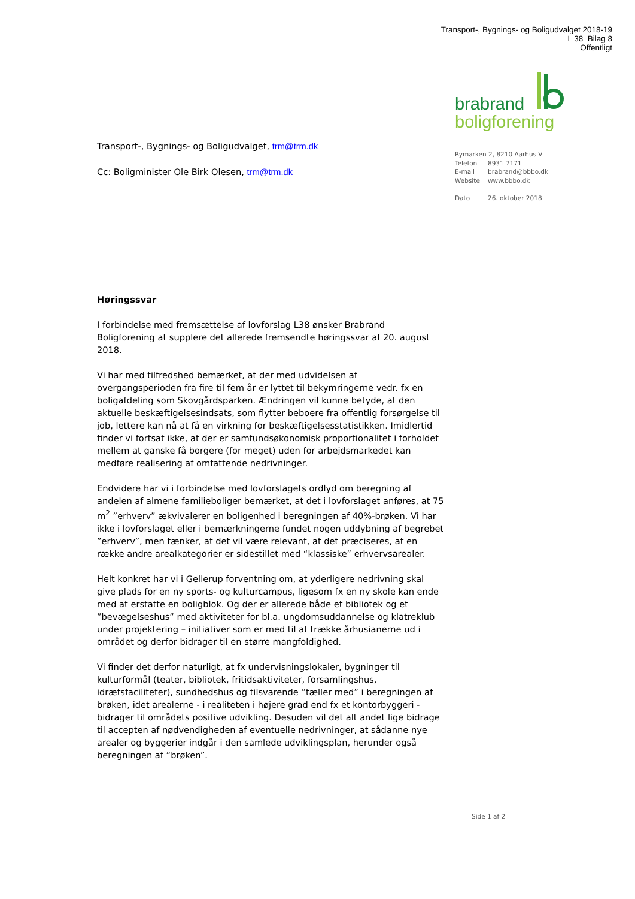Transport-, Bygnings- og Boligudvalget 2018-19
L 38 Bilag 8
Offentligt
brabrand
boligforening
Rymarken 2, 8210 Aarhus V
Telefon 8931 7171
E-mail brabrand@bbbo.dk
Website www.bbbo.dk
Dato 26. oktober 2018
Transport-, Bygnings- og Boligudvalget, trm@trm.dk
Cc: Boligminister Ole Birk Olesen, trm@trm.dk
Høringssvar
I forbindelse med fremsættelse af lovforslag L38 ønsker Brabrand Boligforening at supplere det allerede fremsendte høringssvar af 20. august 2018.
Vi har med tilfredshed bemærket, at der med udvidelsen af overgangsperioden fra fire til fem år er lyttet til bekymringerne vedr. fx en boligafdeling som Skovgårdsparken. Ændringen vil kunne betyde, at den aktuelle beskæftigelsesindsats, som flytter beboere fra offentlig forsørgelse til job, lettere kan nå at få en virkning for beskæftigelsesstatistikken. Imidlertid finder vi fortsat ikke, at der er samfundsøkonomisk proportionalitet i forholdet mellem at ganske få borgere (for meget) uden for arbejdsmarkedet kan medføre realisering af omfattende nedrivninger.
Endvidere har vi i forbindelse med lovforslagets ordlyd om beregning af andelen af almene familieboliger bemærket, at det i lovforslaget anføres, at 75 m<sup>2</sup> ”erhverv” ækvivalerer en boligenhed i beregningen af 40%-brøken. Vi har ikke i lovforslaget eller i bemærkningerne fundet nogen uddybning af begrebet ”erhverv”, men tænker, at det vil være relevant, at det præciseres, at en række andre arealkategorier er sidestillet med “klassiske” erhvervsarealer.
Helt konkret har vi i Gellerup forventning om, at yderligere nedrivning skal give plads for en ny sports- og kulturcampus, ligesom fx en ny skole kan ende med at erstatte en boligblok. Og der er allerede både et bibliotek og et ”bevægelseshus” med aktiviteter for bl.a. ungdomsuddannelse og klatreklub under projektering – initiativer som er med til at trække århusianerne ud i området og derfor bidrager til en større mangfoldighed.
Vi finder det derfor naturligt, at fx undervisningslokaler, bygninger til kulturformål (teater, bibliotek, fritidsaktiviteter, forsamlingshus, idrætsfaciliteter), sundhedshus og tilsvarende ”tæller med” i beregningen af brøken, idet arealerne - i realiteten i højere grad end fx et kontorbyggeri - bidrager til områdets positive udvikling. Desuden vil det alt andet lige bidrage til accepten af nødvendigheden af eventuelle nedrivninger, at sådanne nye arealer og byggerier indgår i den samlede udviklingsplan, herunder også beregningen af “brøken”.
Side 1 af 2